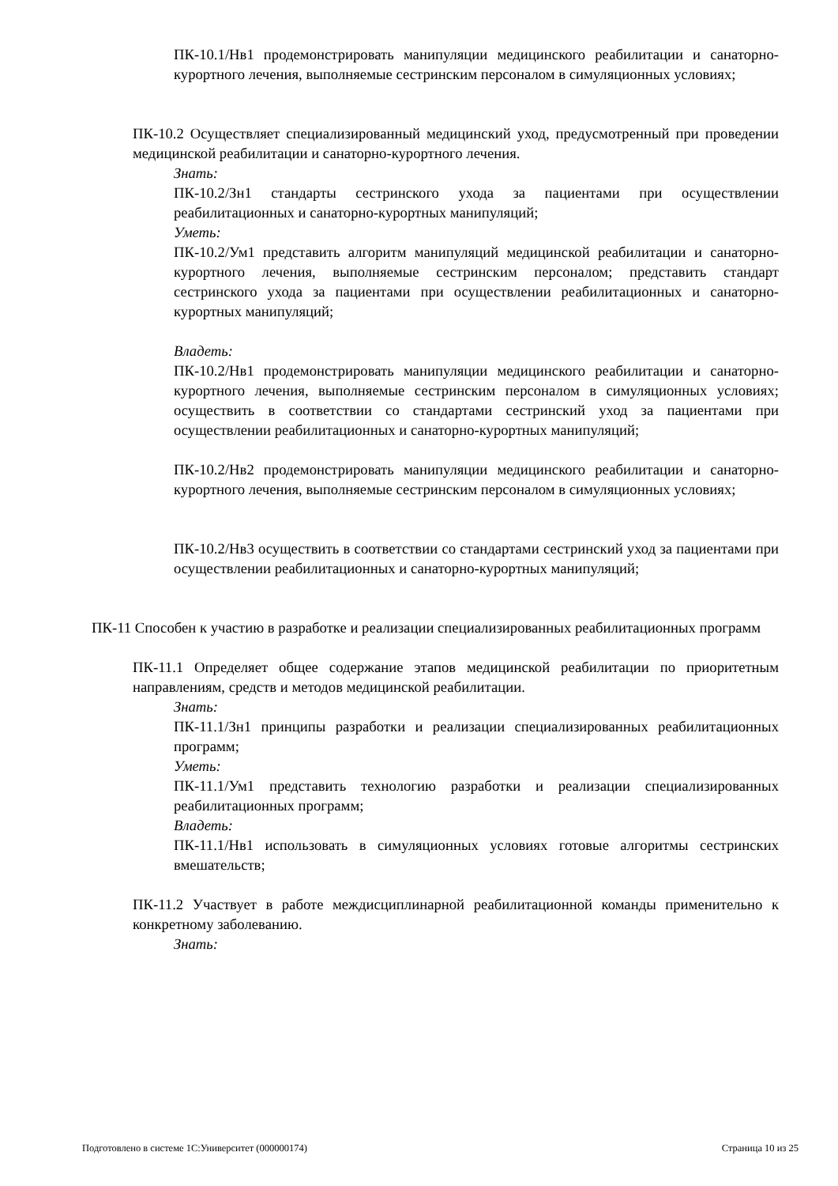ПК-10.1/Нв1 продемонстрировать манипуляции медицинского реабилитации и санаторно-курортного лечения, выполняемые сестринским персоналом в симуляционных условиях;
ПК-10.2 Осуществляет специализированный медицинский уход, предусмотренный при проведении медицинской реабилитации и санаторно-курортного лечения.
Знать:
ПК-10.2/Зн1 стандарты сестринского ухода за пациентами при осуществлении реабилитационных и санаторно-курортных манипуляций;
Уметь:
ПК-10.2/Ум1 представить алгоритм манипуляций медицинской реабилитации и санаторно-курортного лечения, выполняемые сестринским персоналом; представить стандарт сестринского ухода за пациентами при осуществлении реабилитационных и санаторно-курортных манипуляций;
Владеть:
ПК-10.2/Нв1 продемонстрировать манипуляции медицинского реабилитации и санаторно-курортного лечения, выполняемые сестринским персоналом в симуляционных условиях; осуществить в соответствии со стандартами сестринский уход за пациентами при осуществлении реабилитационных и санаторно-курортных манипуляций;
ПК-10.2/Нв2 продемонстрировать манипуляции медицинского реабилитации и санаторно-курортного лечения, выполняемые сестринским персоналом в симуляционных условиях;
ПК-10.2/Нв3 осуществить в соответствии со стандартами сестринский уход за пациентами при осуществлении реабилитационных и санаторно-курортных манипуляций;
ПК-11 Способен к участию в разработке и реализации специализированных реабилитационных программ
ПК-11.1 Определяет общее содержание этапов медицинской реабилитации по приоритетным направлениям, средств и методов медицинской реабилитации.
Знать:
ПК-11.1/Зн1 принципы разработки и реализации специализированных реабилитационных программ;
Уметь:
ПК-11.1/Ум1 представить технологию разработки и реализации специализированных реабилитационных программ;
Владеть:
ПК-11.1/Нв1 использовать в симуляционных условиях готовые алгоритмы сестринских вмешательств;
ПК-11.2 Участвует в работе междисциплинарной реабилитационной команды применительно к конкретному заболеванию.
Знать:
Подготовлено в системе 1С:Университет (000000174) Страница 10 из 25